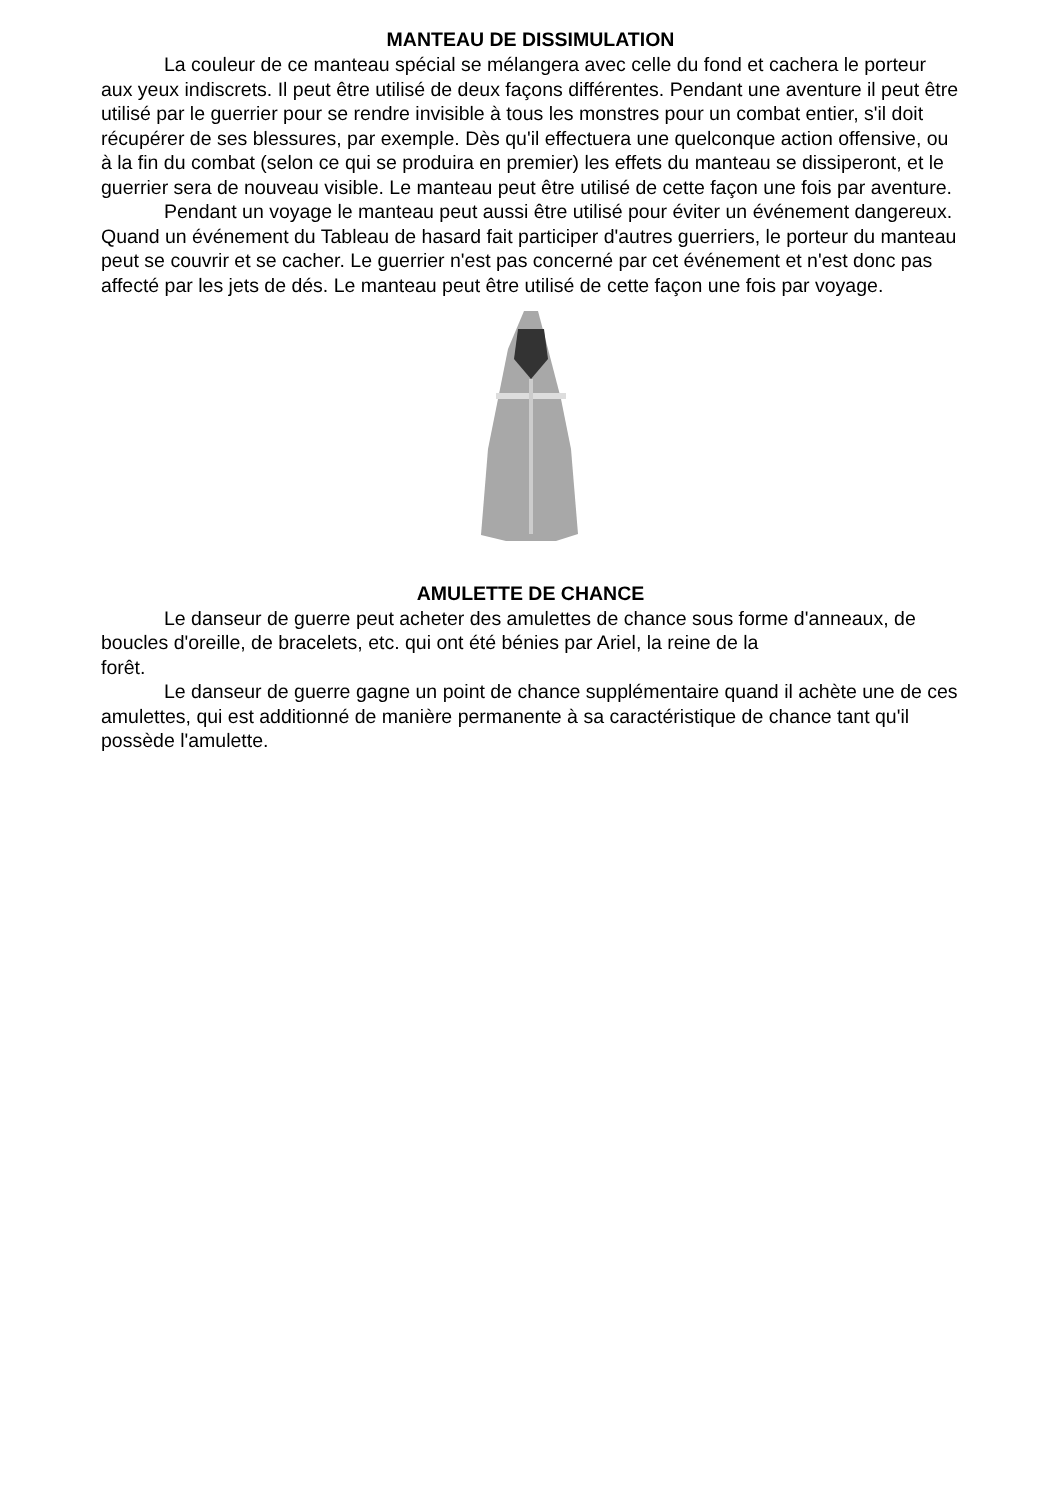MANTEAU DE DISSIMULATION
La couleur de ce manteau spécial se mélangera avec celle du fond et cachera le porteur aux yeux indiscrets. Il peut être utilisé de deux façons différentes. Pendant une aventure il peut être utilisé par le guerrier pour se rendre invisible à tous les monstres pour un combat entier, s'il doit récupérer de ses blessures, par exemple. Dès qu'il effectuera une quelconque action offensive, ou à la fin du combat (selon ce qui se produira en premier) les effets du manteau se dissiperont, et le guerrier sera de nouveau visible. Le manteau peut être utilisé de cette façon une fois par aventure.
Pendant un voyage le manteau peut aussi être utilisé pour éviter un événement dangereux. Quand un événement du Tableau de hasard fait participer d'autres guerriers, le porteur du manteau peut se couvrir et se cacher. Le guerrier n'est pas concerné par cet événement et n'est donc pas affecté par les jets de dés. Le manteau peut être utilisé de cette façon une fois par voyage.
AMULETTE DE CHANCE
Le danseur de guerre peut acheter des amulettes de chance sous forme d'anneaux, de boucles d'oreille, de bracelets, etc. qui ont été bénies par Ariel, la reine de la
forêt.
Le danseur de guerre gagne un point de chance supplémentaire quand il achète une de ces amulettes, qui est additionné de manière permanente à sa caractéristique de chance tant qu'il possède l'amulette.